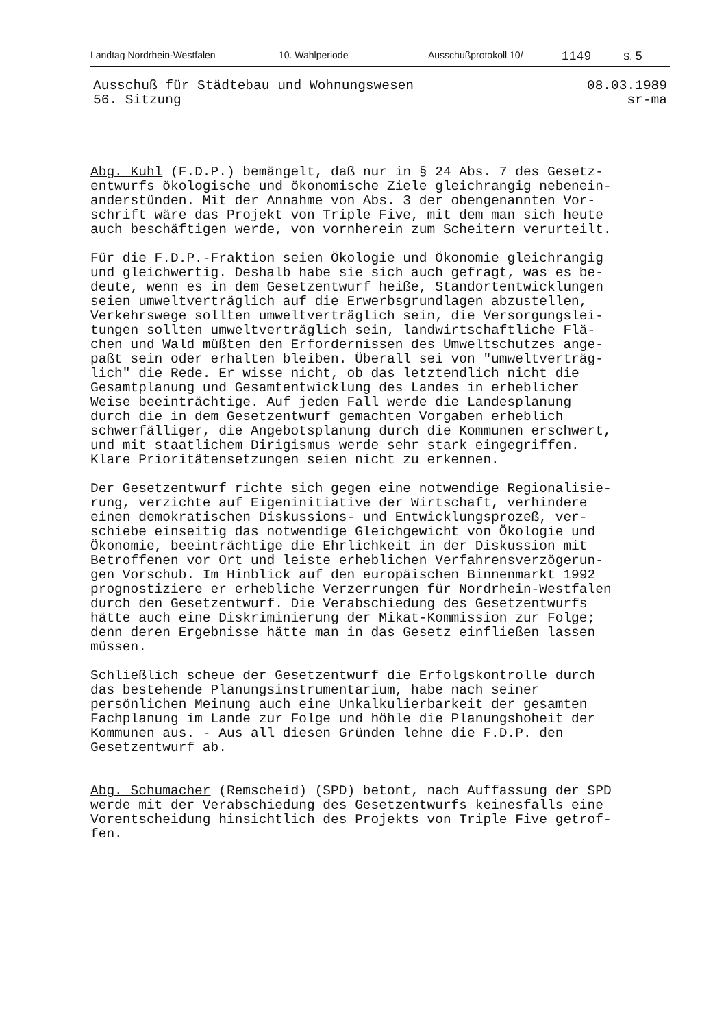Landtag Nordrhein-Westfalen 10. Wahlperiode Ausschußprotokoll 10/ 1149 S. 5
Ausschuß für Städtebau und Wohnungswesen
56. Sitzung
08.03.1989
sr-ma
Abg. Kuhl (F.D.P.) bemängelt, daß nur in § 24 Abs. 7 des Gesetz- entwurfs ökologische und ökonomische Ziele gleichrangig nebenein- anderstünden. Mit der Annahme von Abs. 3 der obengenannten Vor- schrift wäre das Projekt von Triple Five, mit dem man sich heute auch beschäftigen werde, von vornherein zum Scheitern verurteilt.
Für die F.D.P.-Fraktion seien Ökologie und Ökonomie gleichrangig und gleichwertig. Deshalb habe sie sich auch gefragt, was es be- deute, wenn es in dem Gesetzentwurf heiße, Standortentwicklungen seien umweltverträglich auf die Erwerbsgrundlagen abzustellen, Verkehrswege sollten umweltverträglich sein, die Versorgungslei- tungen sollten umweltverträglich sein, landwirtschaftliche Flä- chen und Wald müßten den Erfordernissen des Umweltschutzes ange- paßt sein oder erhalten bleiben. Überall sei von "umweltverträg- lich" die Rede. Er wisse nicht, ob das letztendlich nicht die Gesamtplanung und Gesamtentwicklung des Landes in erheblicher Weise beeinträchtige. Auf jeden Fall werde die Landesplanung durch die in dem Gesetzentwurf gemachten Vorgaben erheblich schwerfälliger, die Angebotsplanung durch die Kommunen erschwert, und mit staatlichem Dirigismus werde sehr stark eingegriffen. Klare Prioritätensetzungen seien nicht zu erkennen.
Der Gesetzentwurf richte sich gegen eine notwendige Regionalisie- rung, verzichte auf Eigeninitiative der Wirtschaft, verhindere einen demokratischen Diskussions- und Entwicklungsprozeß, ver- schiebe einseitig das notwendige Gleichgewicht von Ökologie und Ökonomie, beeinträchtige die Ehrlichkeit in der Diskussion mit Betroffenen vor Ort und leiste erheblichen Verfahrensverzögerun- gen Vorschub. Im Hinblick auf den europäischen Binnenmarkt 1992 prognostiziere er erhebliche Verzerrungen für Nordrhein-Westfalen durch den Gesetzentwurf. Die Verabschiedung des Gesetzentwurfs hätte auch eine Diskriminierung der Mikat-Kommission zur Folge; denn deren Ergebnisse hätte man in das Gesetz einfließen lassen müssen.
Schließlich scheue der Gesetzentwurf die Erfolgskontrolle durch das bestehende Planungsinstrumentarium, habe nach seiner persönlichen Meinung auch eine Unkalkulierbarkeit der gesamten Fachplanung im Lande zur Folge und höhle die Planungshoheit der Kommunen aus. - Aus all diesen Gründen lehne die F.D.P. den Gesetzentwurf ab.
Abg. Schumacher (Remscheid) (SPD) betont, nach Auffassung der SPD werde mit der Verabschiedung des Gesetzentwurfs keinesfalls eine Vorentscheidung hinsichtlich des Projekts von Triple Five getrof- fen.